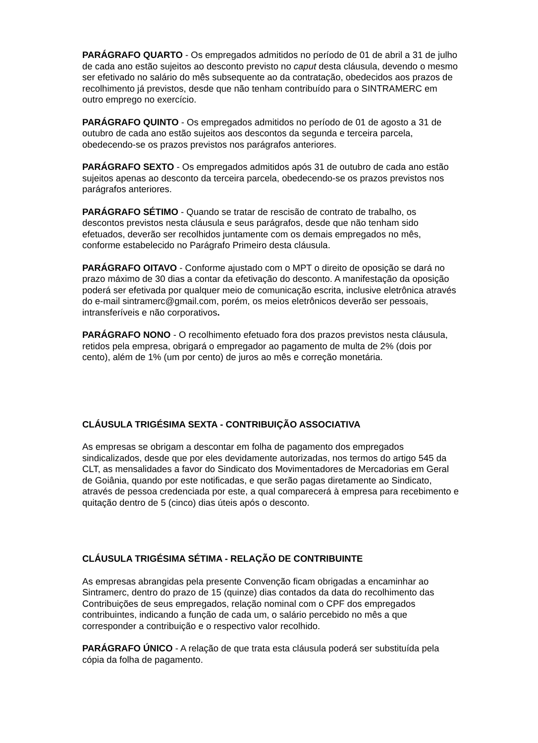PARÁGRAFO QUARTO - Os empregados admitidos no período de 01 de abril a 31 de julho de cada ano estão sujeitos ao desconto previsto no caput desta cláusula, devendo o mesmo ser efetivado no salário do mês subsequente ao da contratação, obedecidos aos prazos de recolhimento já previstos, desde que não tenham contribuído para o SINTRAMERC em outro emprego no exercício.
PARÁGRAFO QUINTO - Os empregados admitidos no período de 01 de agosto a 31 de outubro de cada ano estão sujeitos aos descontos da segunda e terceira parcela, obedecendo-se os prazos previstos nos parágrafos anteriores.
PARÁGRAFO SEXTO - Os empregados admitidos após 31 de outubro de cada ano estão sujeitos apenas ao desconto da terceira parcela, obedecendo-se os prazos previstos nos parágrafos anteriores.
PARÁGRAFO SÉTIMO - Quando se tratar de rescisão de contrato de trabalho, os descontos previstos nesta cláusula e seus parágrafos, desde que não tenham sido efetuados, deverão ser recolhidos juntamente com os demais empregados no mês, conforme estabelecido no Parágrafo Primeiro desta cláusula.
PARÁGRAFO OITAVO - Conforme ajustado com o MPT o direito de oposição se dará no prazo máximo de 30 dias a contar da efetivação do desconto. A manifestação da oposição poderá ser efetivada por qualquer meio de comunicação escrita, inclusive eletrônica através do e-mail sintramerc@gmail.com, porém, os meios eletrônicos deverão ser pessoais, intransferíveis e não corporativos.
PARÁGRAFO NONO - O recolhimento efetuado fora dos prazos previstos nesta cláusula, retidos pela empresa, obrigará o empregador ao pagamento de multa de 2% (dois por cento), além de 1% (um por cento) de juros ao mês e correção monetária.
CLÁUSULA TRIGÉSIMA SEXTA - CONTRIBUIÇÃO ASSOCIATIVA
As empresas se obrigam a descontar em folha de pagamento dos empregados sindicalizados, desde que por eles devidamente autorizadas, nos termos do artigo 545 da CLT, as mensalidades a favor do Sindicato dos Movimentadores de Mercadorias em Geral de Goiânia, quando por este notificadas, e que serão pagas diretamente ao Sindicato, através de pessoa credenciada por este, a qual comparecerá à empresa para recebimento e quitação dentro de 5 (cinco) dias úteis após o desconto.
CLÁUSULA TRIGÉSIMA SÉTIMA - RELAÇÃO DE CONTRIBUINTE
As empresas abrangidas pela presente Convenção ficam obrigadas a encaminhar ao Sintramerc, dentro do prazo de 15 (quinze) dias contados da data do recolhimento das Contribuições de seus empregados, relação nominal com o CPF dos empregados contribuintes, indicando a função de cada um, o salário percebido no mês a que corresponder a contribuição e o respectivo valor recolhido.
PARÁGRAFO ÚNICO - A relação de que trata esta cláusula poderá ser substituída pela cópia da folha de pagamento.